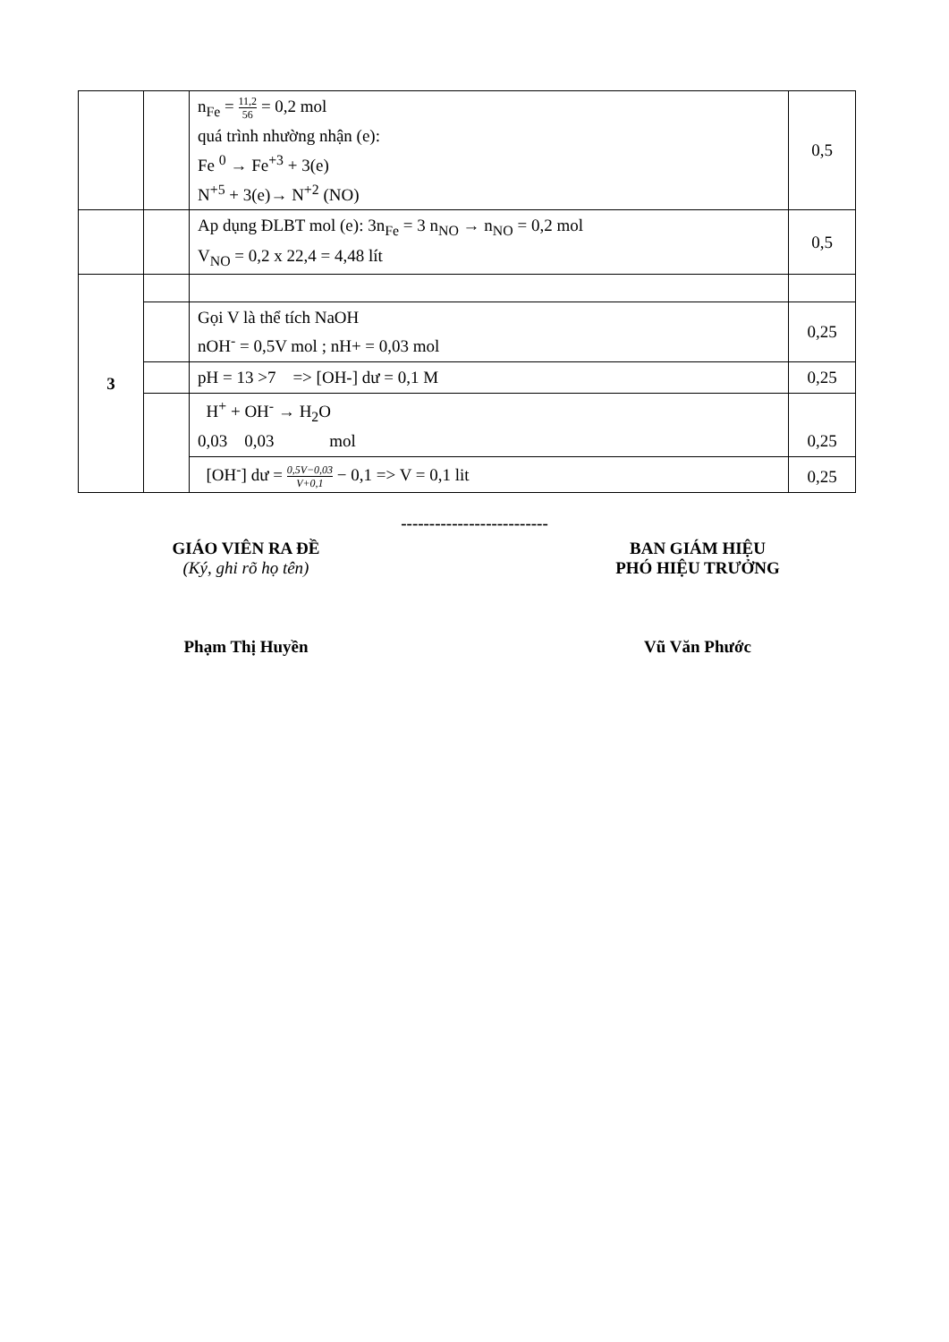| | | n<sub>Fe</sub> = 11,2 56 = 0,2 mol quá trình nhường nhận (e): Fe <sup>0</sup> → Fe<sup>+3</sup> + 3(e) N<sup>+5</sup> + 3(e)→ N<sup>+2</sup> (NO) | 0,5 |
| | | Ap dụng ĐLBT mol (e): 3n<sub>Fe</sub> = 3 n<sub>NO</sub> → n<sub>NO</sub> = 0,2 mol V<sub>NO</sub> = 0,2 x 22,4 = 4,48 lít | 0,5 |
| 3 | | | |
| | | Gọi V là thể tích NaOH nOH<sup>-</sup> = 0,5V mol ; nH+ = 0,03 mol | 0,25 |
| | | pH = 13 >7 => [OH-] dư = 0,1 M | 0,25 |
| | | H<sup>+</sup> + OH<sup>-</sup> → H<sub>2</sub>O 0,03 0,03 mol | 0,25 |
| | | [OH<sup>-</sup>] dư = 0,5V−0,03 V+0,1 − 0,1 => V = 0,1 lit | 0,25 |
--------------------------
GIÁO VIÊN RA ĐỀ
(Ký, ghi rõ họ tên)
Phạm Thị Huyền
BAN GIÁM HIỆU
PHÓ HIỆU TRƯỞNG
Vũ Văn Phước